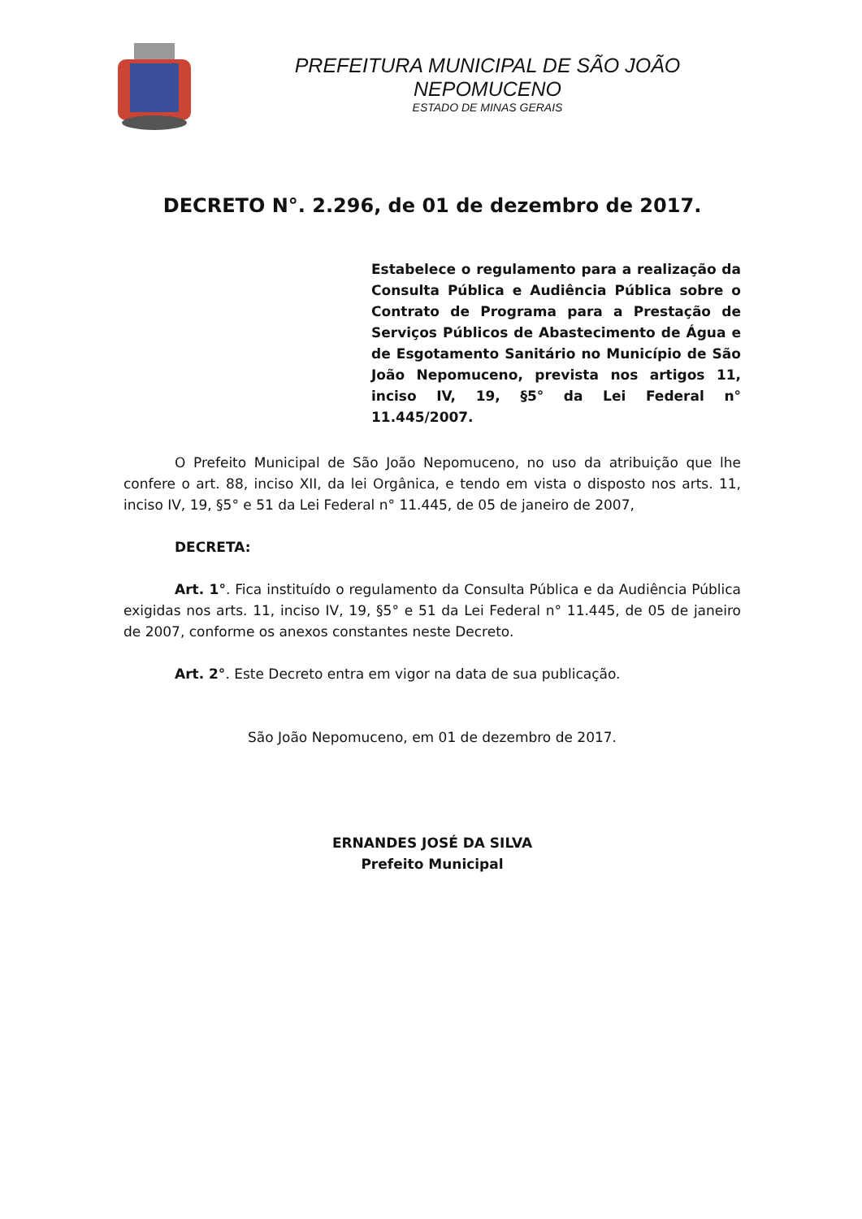PREFEITURA MUNICIPAL DE SÃO JOÃO NEPOMUCENO
ESTADO DE MINAS GERAIS
DECRETO N°. 2.296, de 01 de dezembro de 2017.
Estabelece o regulamento para a realização da Consulta Pública e Audiência Pública sobre o Contrato de Programa para a Prestação de Serviços Públicos de Abastecimento de Água e de Esgotamento Sanitário no Município de São João Nepomuceno, prevista nos artigos 11, inciso IV, 19, §5° da Lei Federal n° 11.445/2007.
O Prefeito Municipal de São João Nepomuceno, no uso da atribuição que lhe confere o art. 88, inciso XII, da lei Orgânica, e tendo em vista o disposto nos arts. 11, inciso IV, 19, §5° e 51 da Lei Federal n° 11.445, de 05 de janeiro de 2007,
DECRETA:
Art. 1°. Fica instituído o regulamento da Consulta Pública e da Audiência Pública exigidas nos arts. 11, inciso IV, 19, §5° e 51 da Lei Federal n° 11.445, de 05 de janeiro de 2007, conforme os anexos constantes neste Decreto.
Art. 2°. Este Decreto entra em vigor na data de sua publicação.
São João Nepomuceno, em 01 de dezembro de 2017.
ERNANDES JOSÉ DA SILVA
Prefeito Municipal